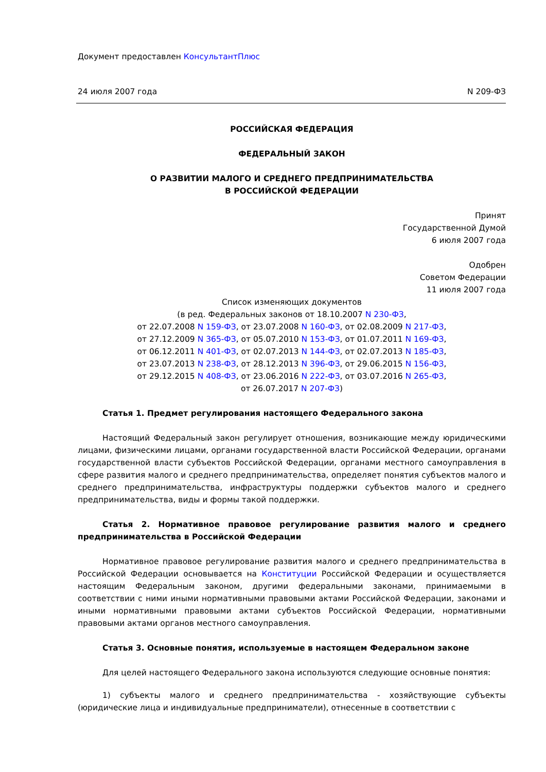Документ предоставлен КонсультантПлюс
24 июля 2007 года N 209-ФЗ
РОССИЙСКАЯ ФЕДЕРАЦИЯ
ФЕДЕРАЛЬНЫЙ ЗАКОН
О РАЗВИТИИ МАЛОГО И СРЕДНЕГО ПРЕДПРИНИМАТЕЛЬСТВА
В РОССИЙСКОЙ ФЕДЕРАЦИИ
Принят
Государственной Думой
6 июля 2007 года
Одобрен
Советом Федерации
11 июля 2007 года
Список изменяющих документов
(в ред. Федеральных законов от 18.10.2007 N 230-ФЗ,
от 22.07.2008 N 159-ФЗ, от 23.07.2008 N 160-ФЗ, от 02.08.2009 N 217-ФЗ,
от 27.12.2009 N 365-ФЗ, от 05.07.2010 N 153-ФЗ, от 01.07.2011 N 169-ФЗ,
от 06.12.2011 N 401-ФЗ, от 02.07.2013 N 144-ФЗ, от 02.07.2013 N 185-ФЗ,
от 23.07.2013 N 238-ФЗ, от 28.12.2013 N 396-ФЗ, от 29.06.2015 N 156-ФЗ,
от 29.12.2015 N 408-ФЗ, от 23.06.2016 N 222-ФЗ, от 03.07.2016 N 265-ФЗ,
от 26.07.2017 N 207-ФЗ)
Статья 1. Предмет регулирования настоящего Федерального закона
Настоящий Федеральный закон регулирует отношения, возникающие между юридическими лицами, физическими лицами, органами государственной власти Российской Федерации, органами государственной власти субъектов Российской Федерации, органами местного самоуправления в сфере развития малого и среднего предпринимательства, определяет понятия субъектов малого и среднего предпринимательства, инфраструктуры поддержки субъектов малого и среднего предпринимательства, виды и формы такой поддержки.
Статья 2. Нормативное правовое регулирование развития малого и среднего предпринимательства в Российской Федерации
Нормативное правовое регулирование развития малого и среднего предпринимательства в Российской Федерации основывается на Конституции Российской Федерации и осуществляется настоящим Федеральным законом, другими федеральными законами, принимаемыми в соответствии с ними иными нормативными правовыми актами Российской Федерации, законами и иными нормативными правовыми актами субъектов Российской Федерации, нормативными правовыми актами органов местного самоуправления.
Статья 3. Основные понятия, используемые в настоящем Федеральном законе
Для целей настоящего Федерального закона используются следующие основные понятия:
1) субъекты малого и среднего предпринимательства - хозяйствующие субъекты (юридические лица и индивидуальные предприниматели), отнесенные в соответствии с